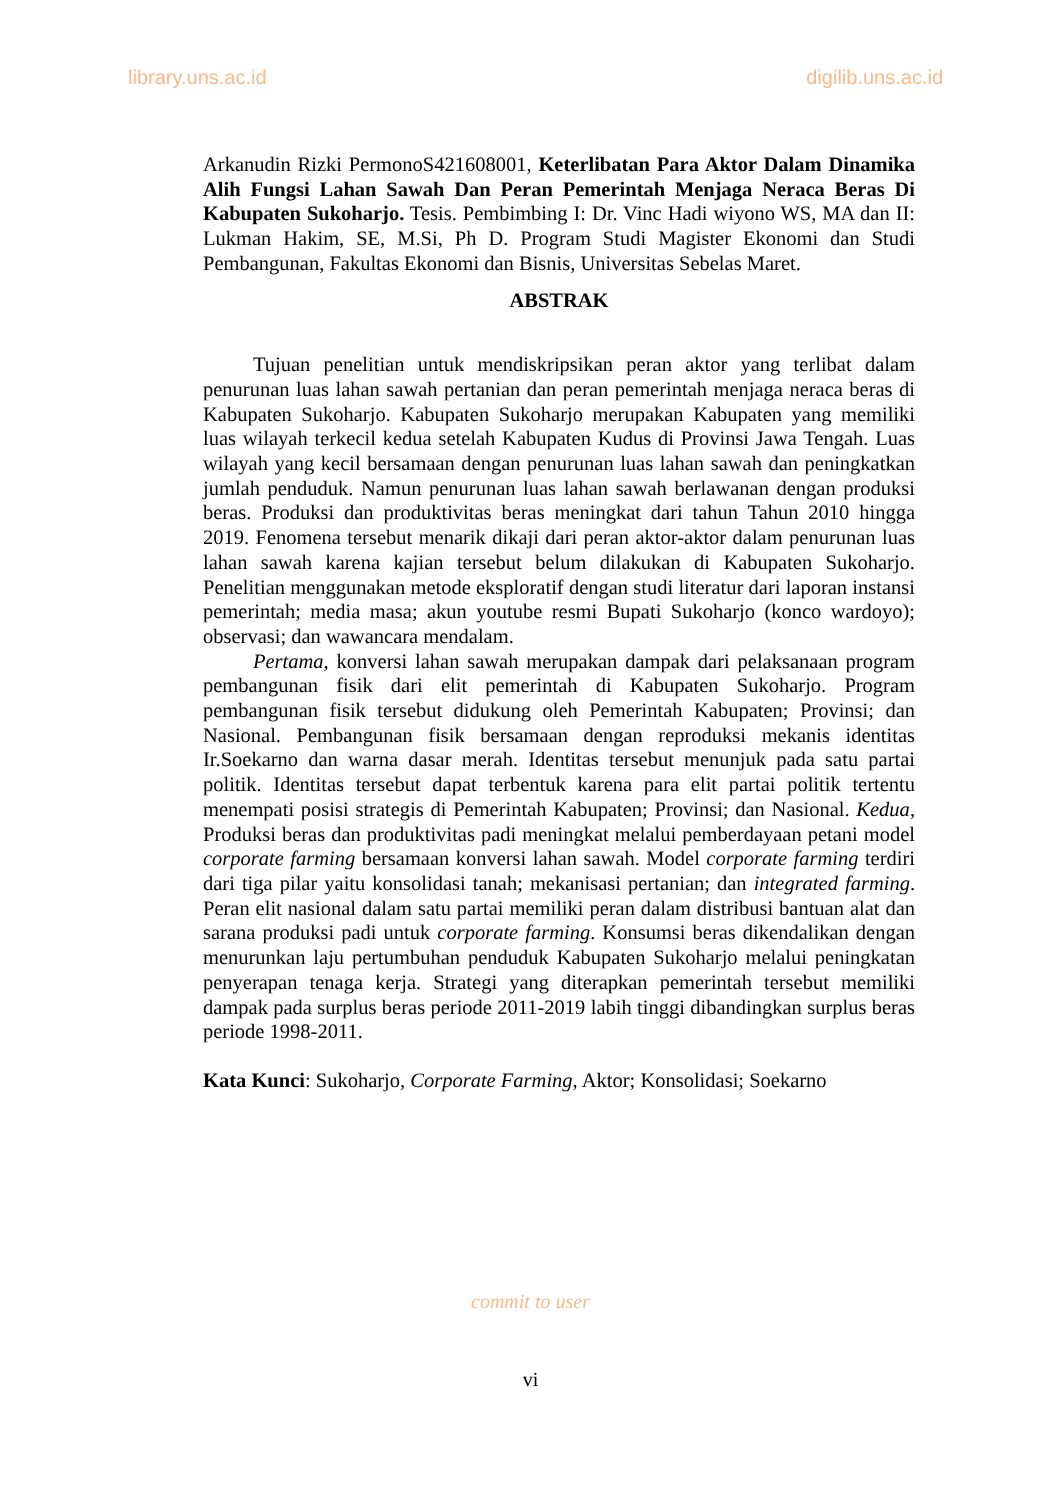library.uns.ac.id digilib.uns.ac.id
Arkanudin Rizki PermonoS421608001, Keterlibatan Para Aktor Dalam Dinamika Alih Fungsi Lahan Sawah Dan Peran Pemerintah Menjaga Neraca Beras Di Kabupaten Sukoharjo. Tesis. Pembimbing I: Dr. Vinc Hadi wiyono WS, MA dan II: Lukman Hakim, SE, M.Si, Ph D. Program Studi Magister Ekonomi dan Studi Pembangunan, Fakultas Ekonomi dan Bisnis, Universitas Sebelas Maret.
ABSTRAK
Tujuan penelitian untuk mendiskripsikan peran aktor yang terlibat dalam penurunan luas lahan sawah pertanian dan peran pemerintah menjaga neraca beras di Kabupaten Sukoharjo. Kabupaten Sukoharjo merupakan Kabupaten yang memiliki luas wilayah terkecil kedua setelah Kabupaten Kudus di Provinsi Jawa Tengah. Luas wilayah yang kecil bersamaan dengan penurunan luas lahan sawah dan peningkatkan jumlah penduduk. Namun penurunan luas lahan sawah berlawanan dengan produksi beras. Produksi dan produktivitas beras meningkat dari tahun Tahun 2010 hingga 2019. Fenomena tersebut menarik dikaji dari peran aktor-aktor dalam penurunan luas lahan sawah karena kajian tersebut belum dilakukan di Kabupaten Sukoharjo. Penelitian menggunakan metode eksploratif dengan studi literatur dari laporan instansi pemerintah; media masa; akun youtube resmi Bupati Sukoharjo (konco wardoyo); observasi; dan wawancara mendalam.
Pertama, konversi lahan sawah merupakan dampak dari pelaksanaan program pembangunan fisik dari elit pemerintah di Kabupaten Sukoharjo. Program pembangunan fisik tersebut didukung oleh Pemerintah Kabupaten; Provinsi; dan Nasional. Pembangunan fisik bersamaan dengan reproduksi mekanis identitas Ir.Soekarno dan warna dasar merah. Identitas tersebut menunjuk pada satu partai politik. Identitas tersebut dapat terbentuk karena para elit partai politik tertentu menempati posisi strategis di Pemerintah Kabupaten; Provinsi; dan Nasional. Kedua, Produksi beras dan produktivitas padi meningkat melalui pemberdayaan petani model corporate farming bersamaan konversi lahan sawah. Model corporate farming terdiri dari tiga pilar yaitu konsolidasi tanah; mekanisasi pertanian; dan integrated farming. Peran elit nasional dalam satu partai memiliki peran dalam distribusi bantuan alat dan sarana produksi padi untuk corporate farming. Konsumsi beras dikendalikan dengan menurunkan laju pertumbuhan penduduk Kabupaten Sukoharjo melalui peningkatan penyerapan tenaga kerja. Strategi yang diterapkan pemerintah tersebut memiliki dampak pada surplus beras periode 2011-2019 labih tinggi dibandingkan surplus beras periode 1998-2011.
Kata Kunci: Sukoharjo, Corporate Farming, Aktor; Konsolidasi; Soekarno
commit to user
vi